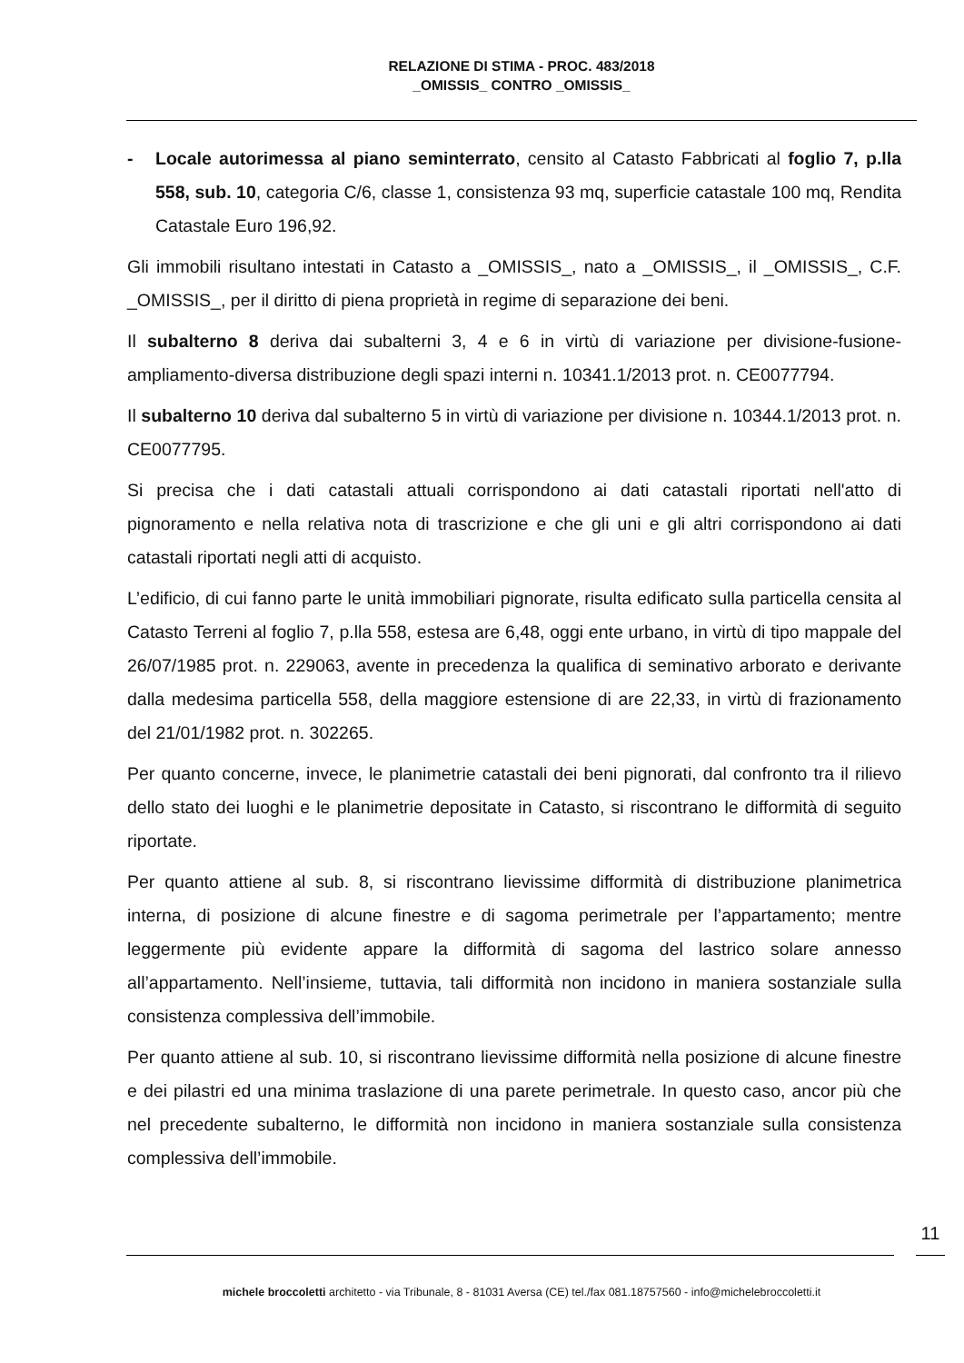RELAZIONE DI STIMA - PROC. 483/2018
_OMISSIS_ CONTRO _OMISSIS_
- Locale autorimessa al piano seminterrato, censito al Catasto Fabbricati al foglio 7, p.lla 558, sub. 10, categoria C/6, classe 1, consistenza 93 mq, superficie catastale 100 mq, Rendita Catastale Euro 196,92.
Gli immobili risultano intestati in Catasto a _OMISSIS_, nato a _OMISSIS_, il _OMISSIS_, C.F. _OMISSIS_, per il diritto di piena proprietà in regime di separazione dei beni.
Il subalterno 8 deriva dai subalterni 3, 4 e 6 in virtù di variazione per divisione-fusione-ampliamento-diversa distribuzione degli spazi interni n. 10341.1/2013 prot. n. CE0077794.
Il subalterno 10 deriva dal subalterno 5 in virtù di variazione per divisione n. 10344.1/2013 prot. n. CE0077795.
Si precisa che i dati catastali attuali corrispondono ai dati catastali riportati nell'atto di pignoramento e nella relativa nota di trascrizione e che gli uni e gli altri corrispondono ai dati catastali riportati negli atti di acquisto.
L’edificio, di cui fanno parte le unità immobiliari pignorate, risulta edificato sulla particella censita al Catasto Terreni al foglio 7, p.lla 558, estesa are 6,48, oggi ente urbano, in virtù di tipo mappale del 26/07/1985 prot. n. 229063, avente in precedenza la qualifica di seminativo arborato e derivante dalla medesima particella 558, della maggiore estensione di are 22,33, in virtù di frazionamento del 21/01/1982 prot. n. 302265.
Per quanto concerne, invece, le planimetrie catastali dei beni pignorati, dal confronto tra il rilievo dello stato dei luoghi e le planimetrie depositate in Catasto, si riscontrano le difformità di seguito riportate.
Per quanto attiene al sub. 8, si riscontrano lievissime difformità di distribuzione planimetrica interna, di posizione di alcune finestre e di sagoma perimetrale per l’appartamento; mentre leggermente più evidente appare la difformità di sagoma del lastrico solare annesso all’appartamento. Nell’insieme, tuttavia, tali difformità non incidono in maniera sostanziale sulla consistenza complessiva dell’immobile.
Per quanto attiene al sub. 10, si riscontrano lievissime difformità nella posizione di alcune finestre e dei pilastri ed una minima traslazione di una parete perimetrale. In questo caso, ancor più che nel precedente subalterno, le difformità non incidono in maniera sostanziale sulla consistenza complessiva dell’immobile.
11
michele broccoletti architetto - via Tribunale, 8 - 81031 Aversa (CE) tel./fax 081.18757560 - info@michelebroccoletti.it